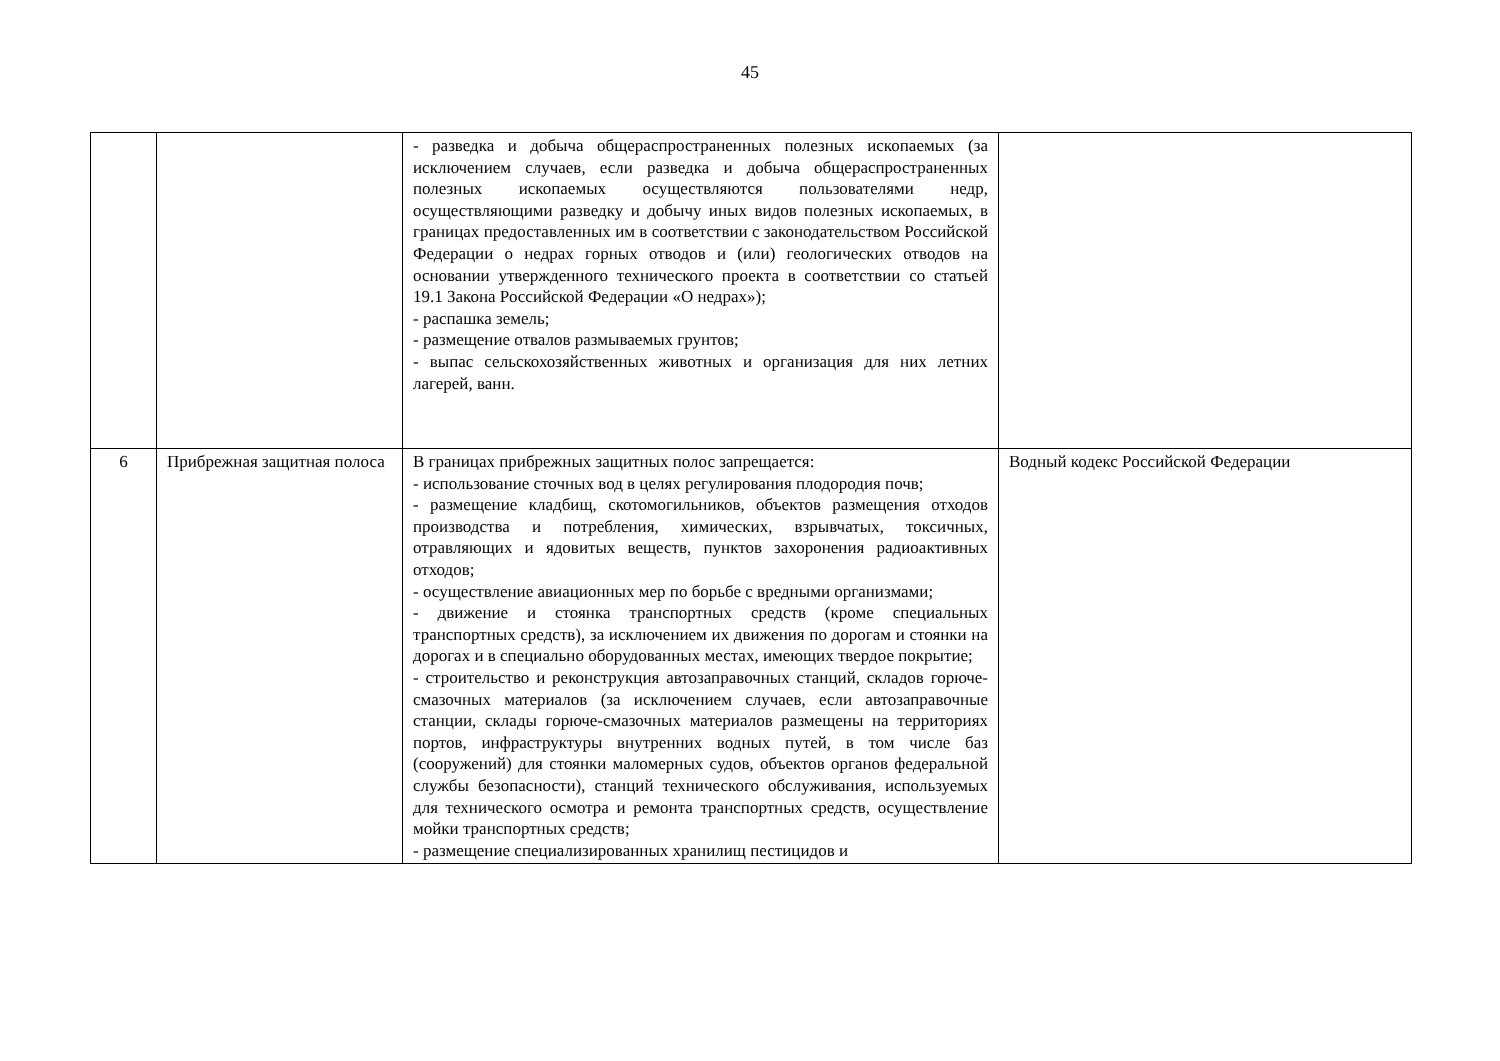45
| | | - разведка и добыча общераспространенных полезных ископаемых (за исключением случаев, если разведка и добыча общераспространенных полезных ископаемых осуществляются пользователями недр, осуществляющими разведку и добычу иных видов полезных ископаемых, в границах предоставленных им в соответствии с законодательством Российской Федерации о недрах горных отводов и (или) геологических отводов на основании утвержденного технического проекта в соответствии со статьей 19.1 Закона Российской Федерации «О недрах»); - распашка земель; - размещение отвалов размываемых грунтов; - выпас сельскохозяйственных животных и организация для них летних лагерей, ванн. | |
| 6 | Прибрежная защитная полоса | В границах прибрежных защитных полос запрещается: - использование сточных вод в целях регулирования плодородия почв; - размещение кладбищ, скотомогильников, объектов размещения отходов производства и потребления, химических, взрывчатых, токсичных, отравляющих и ядовитых веществ, пунктов захоронения радиоактивных отходов; - осуществление авиационных мер по борьбе с вредными организмами; - движение и стоянка транспортных средств (кроме специальных транспортных средств), за исключением их движения по дорогам и стоянки на дорогах и в специально оборудованных местах, имеющих твердое покрытие; - строительство и реконструкция автозаправочных станций, складов горюче-смазочных материалов (за исключением случаев, если автозаправочные станции, склады горюче-смазочных материалов размещены на территориях портов, инфраструктуры внутренних водных путей, в том числе баз (сооружений) для стоянки маломерных судов, объектов органов федеральной службы безопасности), станций технического обслуживания, используемых для технического осмотра и ремонта транспортных средств, осуществление мойки транспортных средств; - размещение специализированных хранилищ пестицидов и | Водный кодекс Российской Федерации |